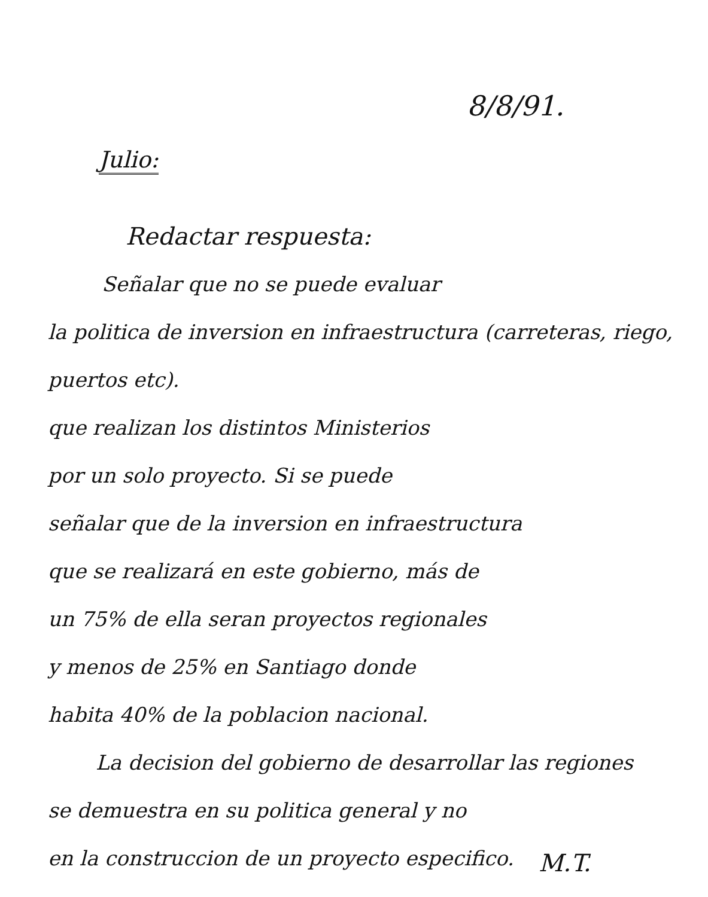8/8/91.
Julio:
Redactar respuesta:
Señalar que no se puede evaluar
la politica de inversion en infraestructura (carreteras, riego, puertos etc).
que realizan los distintos Ministerios
por un solo proyecto. Si se puede
señalar que de la inversion en infraestructura
que se realizará en este gobierno, más de
un 75% de ella seran proyectos regionales
y menos de 25% en Santiago donde
habita 40% de la poblacion nacional.
La decision del gobierno de desarrollar las regiones
se demuestra en su politica general y no
en la construccion de un proyecto especifico.
M.T.